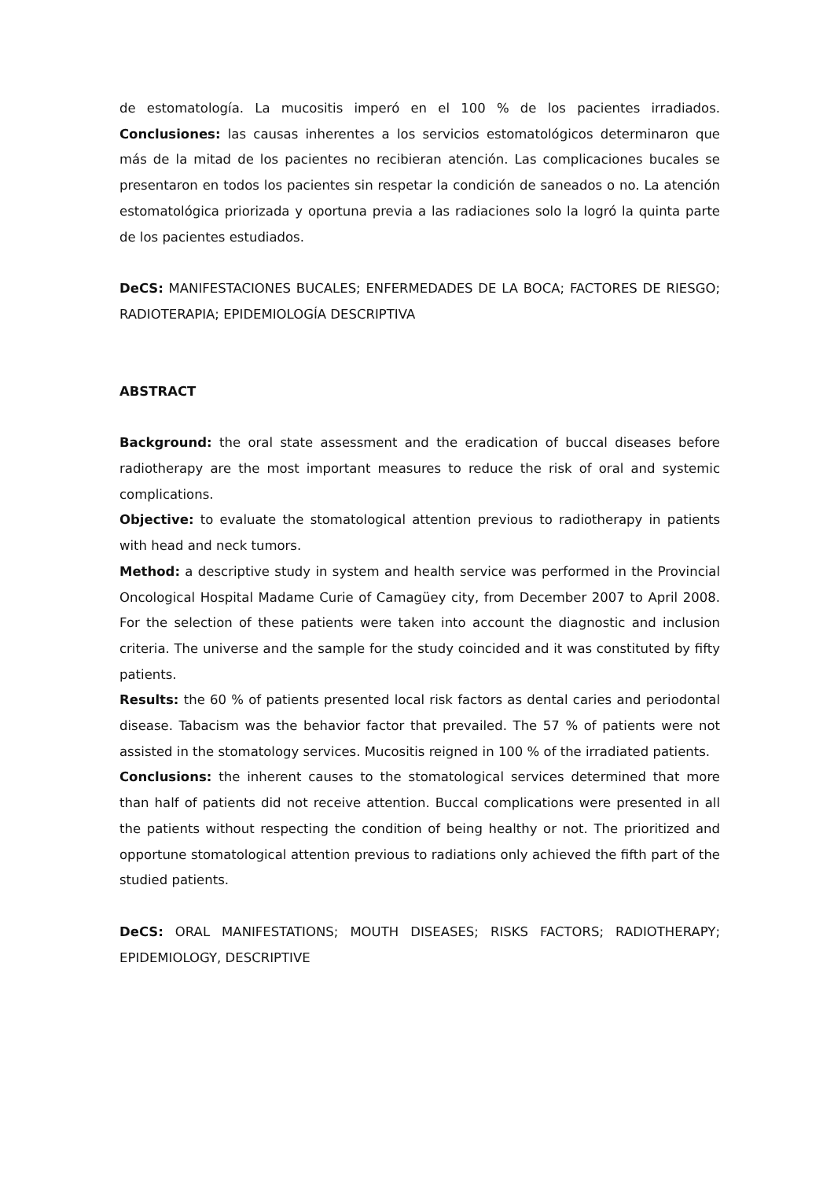de estomatología. La mucositis imperó en el 100 % de los pacientes irradiados. Conclusiones: las causas inherentes a los servicios estomatológicos determinaron que más de la mitad de los pacientes no recibieran atención. Las complicaciones bucales se presentaron en todos los pacientes sin respetar la condición de saneados o no. La atención estomatológica priorizada y oportuna previa a las radiaciones solo la logró la quinta parte de los pacientes estudiados.
DeCS: MANIFESTACIONES BUCALES; ENFERMEDADES DE LA BOCA; FACTORES DE RIESGO; RADIOTERAPIA; EPIDEMIOLOGÍA DESCRIPTIVA
ABSTRACT
Background: the oral state assessment and the eradication of buccal diseases before radiotherapy are the most important measures to reduce the risk of oral and systemic complications.
Objective: to evaluate the stomatological attention previous to radiotherapy in patients with head and neck tumors.
Method: a descriptive study in system and health service was performed in the Provincial Oncological Hospital Madame Curie of Camagüey city, from December 2007 to April 2008. For the selection of these patients were taken into account the diagnostic and inclusion criteria. The universe and the sample for the study coincided and it was constituted by fifty patients.
Results: the 60 % of patients presented local risk factors as dental caries and periodontal disease. Tabacism was the behavior factor that prevailed. The 57 % of patients were not assisted in the stomatology services. Mucositis reigned in 100 % of the irradiated patients.
Conclusions: the inherent causes to the stomatological services determined that more than half of patients did not receive attention. Buccal complications were presented in all the patients without respecting the condition of being healthy or not. The prioritized and opportune stomatological attention previous to radiations only achieved the fifth part of the studied patients.
DeCS: ORAL MANIFESTATIONS; MOUTH DISEASES; RISKS FACTORS; RADIOTHERAPY; EPIDEMIOLOGY, DESCRIPTIVE